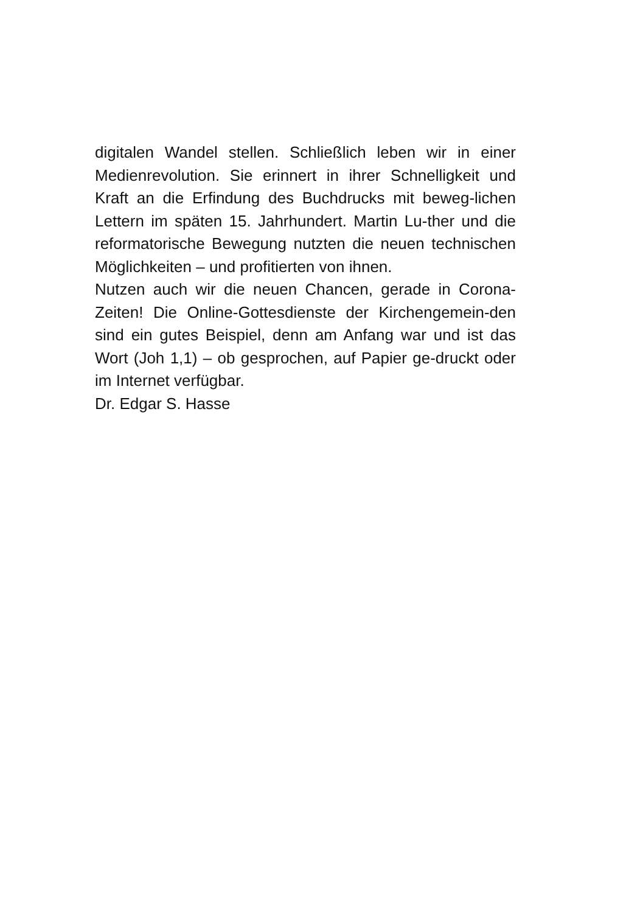digitalen Wandel stellen. Schließlich leben wir in einer Medienrevolution. Sie erinnert in ihrer Schnelligkeit und Kraft an die Erfindung des Buchdrucks mit beweg-lichen Lettern im späten 15. Jahrhundert. Martin Lu-ther und die reformatorische Bewegung nutzten die neuen technischen Möglichkeiten – und profitierten von ihnen.
Nutzen auch wir die neuen Chancen, gerade in Corona-Zeiten! Die Online-Gottesdienste der Kirchengemein-den sind ein gutes Beispiel, denn am Anfang war und ist das Wort (Joh 1,1) – ob gesprochen, auf Papier ge-druckt oder im Internet verfügbar.
Dr. Edgar S. Hasse